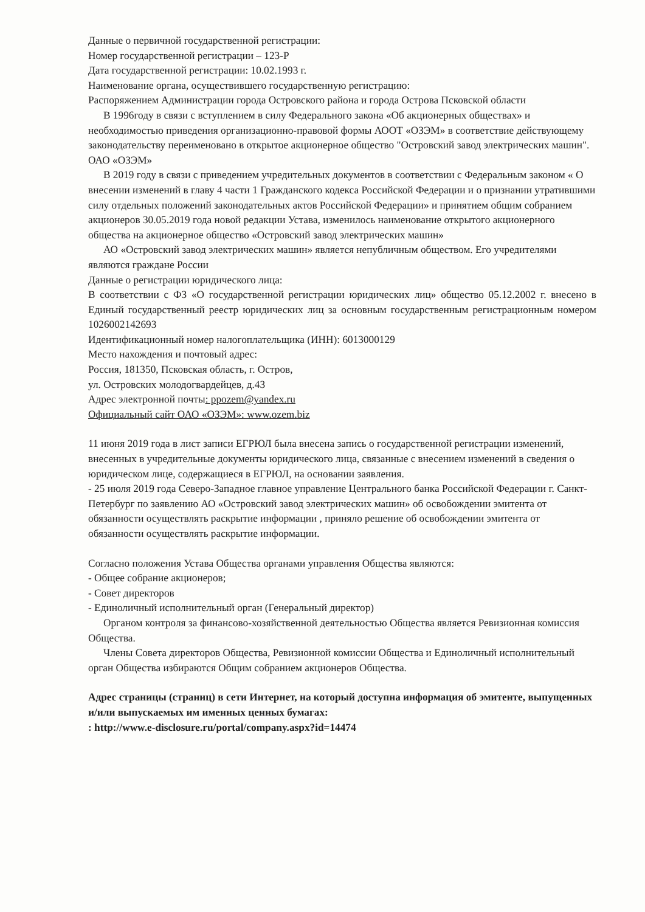Данные о первичной государственной регистрации:
Номер государственной регистрации – 123-Р
Дата государственной регистрации: 10.02.1993 г.
Наименование органа, осуществившего государственную регистрацию:
Распоряжением Администрации города Островского района и города Острова Псковской области
В 1996году в связи с вступлением в силу Федерального закона «Об акционерных обществах» и необходимостью приведения организационно-правовой формы АООТ «ОЗЭМ» в соответствие действующему законодательству переименовано в открытое акционерное общество "Островский завод электрических машин". ОАО «ОЗЭМ»
В 2019 году в связи с приведением учредительных документов в соответствии с Федеральным законом « О внесении изменений в главу 4 части 1 Гражданского кодекса Российской Федерации и о признании утратившими силу отдельных положений законодательных актов Российской Федерации» и принятием общим собранием акционеров 30.05.2019 года новой редакции Устава, изменилось наименование открытого акционерного общества на акционерное общество «Островский завод электрических машин»
АО «Островский завод электрических машин» является непубличным обществом. Его учредителями являются граждане России
Данные о регистрации юридического лица:
В соответствии с ФЗ «О государственной регистрации юридических лиц» общество 05.12.2002 г. внесено в Единый государственный реестр юридических лиц за основным государственным регистрационным номером 1026002142693
Идентификационный номер налогоплательщика (ИНН): 6013000129
Место нахождения и почтовый адрес:
Россия, 181350, Псковская область, г. Остров,
ул. Островских молодогвардейцев, д.43
Адрес электронной почты: ppozem@yandex.ru
Официальный сайт ОАО «ОЗЭМ»: www.ozem.biz
11 июня 2019 года в лист записи ЕГРЮЛ была внесена запись о государственной регистрации изменений, внесенных в учредительные документы юридического лица, связанные с внесением изменений в сведения о юридическом лице, содержащиеся в ЕГРЮЛ, на основании заявления.
- 25 июля 2019 года Северо-Западное главное управление Центрального банка Российской Федерации г. Санкт-Петербург по заявлению АО «Островский завод электрических машин» об освобождении эмитента от обязанности осуществлять раскрытие информации , приняло решение об освобождении эмитента от обязанности осуществлять раскрытие информации.
Согласно положения Устава Общества органами управления Общества являются:
- Общее собрание акционеров;
- Совет директоров
- Единоличный исполнительный орган (Генеральный директор)
Органом контроля за финансово-хозяйственной деятельностью Общества является Ревизионная комиссия Общества.
Члены Совета директоров Общества, Ревизионной комиссии Общества и Единоличный исполнительный орган Общества избираются Общим собранием акционеров Общества.
Адрес страницы (страниц) в сети Интернет, на который доступна информация об эмитенте, выпущенных и/или выпускаемых им именных ценных бумагах:
: http://www.e-disclosure.ru/portal/company.aspx?id=14474